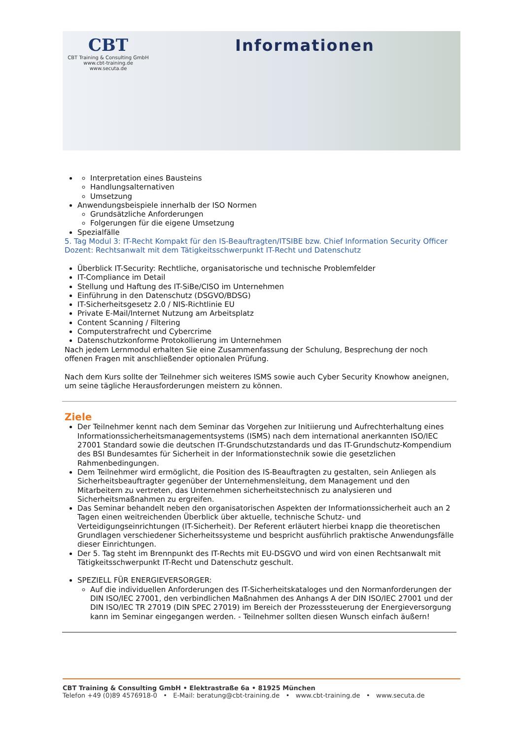CBT
CBT Training & Consulting GmbH
www.cbt-training.de
www.secuta.de
Informationen
Interpretation eines Bausteins
Handlungsalternativen
Umsetzung
Anwendungsbeispiele innerhalb der ISO Normen
Grundsätzliche Anforderungen
Folgerungen für die eigene Umsetzung
Spezialfälle
5. Tag Modul 3: IT-Recht Kompakt für den IS-Beauftragten/ITSIBE bzw. Chief Information Security Officer
Dozent: Rechtsanwalt mit dem Tätigkeitsschwerpunkt IT-Recht und Datenschutz
Überblick IT-Security: Rechtliche, organisatorische und technische Problemfelder
IT-Compliance im Detail
Stellung und Haftung des IT-SiBe/CISO im Unternehmen
Einführung in den Datenschutz (DSGVO/BDSG)
IT-Sicherheitsgesetz 2.0 / NIS-Richtlinie EU
Private E-Mail/Internet Nutzung am Arbeitsplatz
Content Scanning / Filtering
Computerstrafrecht und Cybercrime
Datenschutzkonforme Protokollierung im Unternehmen
Nach jedem Lernmodul erhalten Sie eine Zusammenfassung der Schulung, Besprechung der noch offenen Fragen mit anschließender optionalen Prüfung.
Nach dem Kurs sollte der Teilnehmer sich weiteres ISMS sowie auch Cyber Security Knowhow aneignen, um seine tägliche Herausforderungen meistern zu können.
Ziele
Der Teilnehmer kennt nach dem Seminar das Vorgehen zur Initiierung und Aufrechterhaltung eines Informationssicherheitsmanagementsystems (ISMS) nach dem international anerkannten ISO/IEC 27001 Standard sowie die deutschen IT-Grundschutzstandards und das IT-Grundschutz-Kompendium des BSI Bundesamtes für Sicherheit in der Informationstechnik sowie die gesetzlichen Rahmenbedingungen.
Dem Teilnehmer wird ermöglicht, die Position des IS-Beauftragten zu gestalten, sein Anliegen als Sicherheitsbeauftragter gegenüber der Unternehmensleitung, dem Management und den Mitarbeitern zu vertreten, das Unternehmen sicherheitstechnisch zu analysieren und Sicherheitsmaßnahmen zu ergreifen.
Das Seminar behandelt neben den organisatorischen Aspekten der Informationssicherheit auch an 2 Tagen einen weitreichenden Überblick über aktuelle, technische Schutz- und Verteidigungseinrichtungen (IT-Sicherheit). Der Referent erläutert hierbei knapp die theoretischen Grundlagen verschiedener Sicherheitssysteme und bespricht ausführlich praktische Anwendungsfälle dieser Einrichtungen.
Der 5. Tag steht im Brennpunkt des IT-Rechts mit EU-DSGVO und wird von einen Rechtsanwalt mit Tätigkeitsschwerpunkt IT-Recht und Datenschutz geschult.
SPEZIELL FÜR ENERGIEVERSORGER:
Auf die individuellen Anforderungen des IT-Sicherheitskataloges und den Normanforderungen der DIN ISO/IEC 27001, den verbindlichen Maßnahmen des Anhangs A der DIN ISO/IEC 27001 und der DIN ISO/IEC TR 27019 (DIN SPEC 27019) im Bereich der Prozesssteuerung der Energieversorgung kann im Seminar eingegangen werden. - Teilnehmer sollten diesen Wunsch einfach äußern!
CBT Training & Consulting GmbH • Elektrastraße 6a • 81925 München
Telefon +49 (0)89 4576918-0 • E-Mail: beratung@cbt-training.de • www.cbt-training.de • www.secuta.de